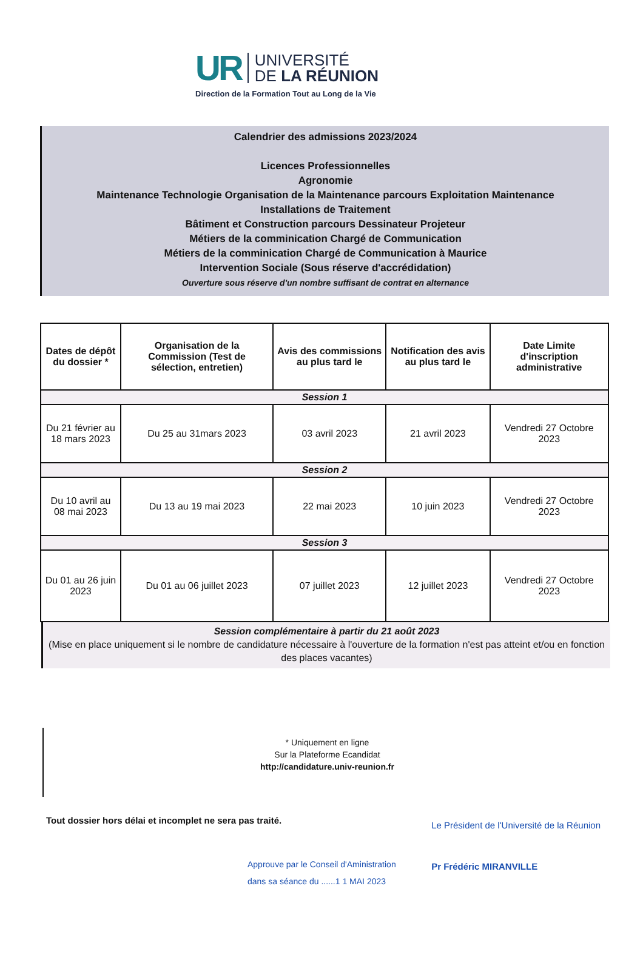UR
UNIVERSITÉ
DE LA RÉUNION
Direction de la Formation Tout au Long de la Vie
Calendrier des admissions 2023/2024
Licences Professionnelles
Agronomie
Maintenance Technologie Organisation de la Maintenance parcours Exploitation Maintenance
Installations de Traitement
Bâtiment et Construction parcours Dessinateur Projeteur
Métiers de la comminication Chargé de Communication
Métiers de la comminication Chargé de Communication à Maurice
Intervention Sociale (Sous réserve d'accrédidation)
Ouverture sous réserve d'un nombre suffisant de contrat en alternance
| Dates de dépôt du dossier * | Organisation de la Commission (Test de sélection, entretien) | Avis des commissions au plus tard le | Notification des avis au plus tard le | Date Limite d'inscription administrative |
| --- | --- | --- | --- | --- |
| Session 1 | | | | |
| Du 21 février au 18 mars 2023 | Du 25 au 31mars 2023 | 03 avril 2023 | 21 avril 2023 | Vendredi 27 Octobre 2023 |
| Session 2 | | | | |
| Du 10 avril au 08 mai 2023 | Du 13 au 19 mai 2023 | 22 mai 2023 | 10 juin 2023 | Vendredi 27 Octobre 2023 |
| Session 3 | | | | |
| Du 01 au 26 juin 2023 | Du 01 au 06 juillet 2023 | 07 juillet 2023 | 12 juillet 2023 | Vendredi 27 Octobre 2023 |
Session complémentaire à partir du 21 août 2023
(Mise en place uniquement si le nombre de candidature nécessaire à l'ouverture de la formation n'est pas atteint et/ou en fonction des places vacantes)
* Uniquement en ligne
Sur la Plateforme Ecandidat
http://candidature.univ-reunion.fr
Tout dossier hors délai et incomplet ne sera pas traité.
Approuve par le Conseil d'Aministration
dans sa séance du ......1 1 MAI 2023
Le Président de l'Université de la Réunion
Pr Frédéric MIRANVILLE